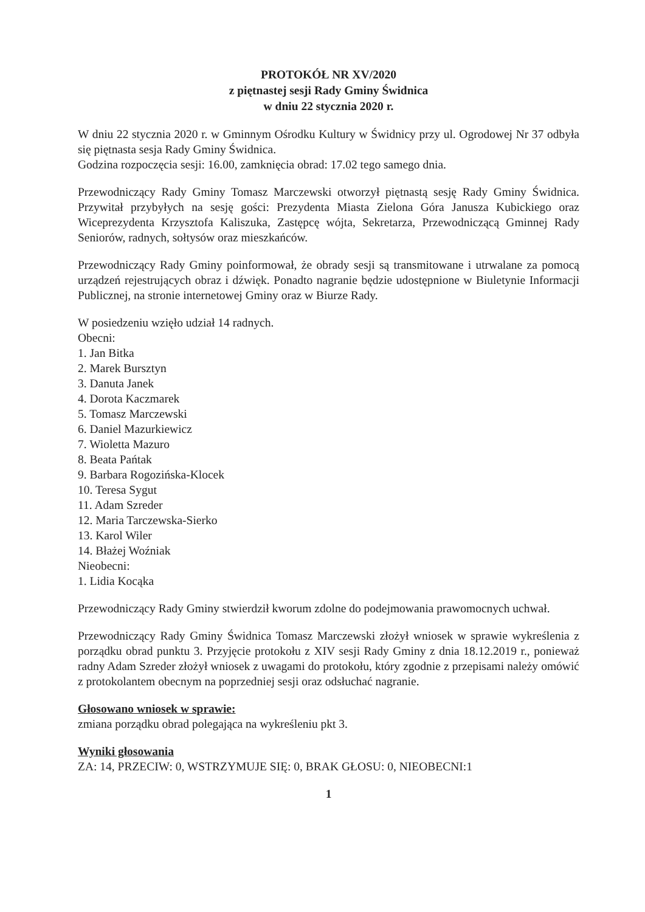PROTOKÓŁ NR XV/2020
z piętnastej sesji Rady Gminy Świdnica
w dniu 22 stycznia 2020 r.
W dniu 22 stycznia 2020 r. w Gminnym Ośrodku Kultury w Świdnicy przy ul. Ogrodowej Nr 37 odbyła się piętnasta sesja Rady Gminy Świdnica.
Godzina rozpoczęcia sesji: 16.00, zamknięcia obrad: 17.02 tego samego dnia.
Przewodniczący Rady Gminy Tomasz Marczewski otworzył piętnastą sesję Rady Gminy Świdnica. Przywitał przybyłych na sesję gości: Prezydenta Miasta Zielona Góra Janusza Kubickiego oraz Wiceprezydenta Krzysztofa Kaliszuka, Zastępcę wójta, Sekretarza, Przewodniczącą Gminnej Rady Seniorów, radnych, sołtysów oraz mieszkańców.
Przewodniczący Rady Gminy poinformował, że obrady sesji są transmitowane i utrwalane za pomocą urządzeń rejestrujących obraz i dźwięk. Ponadto nagranie będzie udostępnione w Biuletynie Informacji Publicznej, na stronie internetowej Gminy oraz w Biurze Rady.
W posiedzeniu wzięło udział 14 radnych.
Obecni:
1. Jan Bitka
2. Marek Bursztyn
3. Danuta Janek
4. Dorota Kaczmarek
5. Tomasz Marczewski
6. Daniel Mazurkiewicz
7. Wioletta Mazuro
8. Beata Pańtak
9. Barbara Rogozińska-Klocek
10. Teresa Sygut
11. Adam Szreder
12. Maria Tarczewska-Sierko
13. Karol Wiler
14. Błażej Woźniak
Nieobecni:
1. Lidia Kocąka
Przewodniczący Rady Gminy stwierdził kworum zdolne do podejmowania prawomocnych uchwał.
Przewodniczący Rady Gminy Świdnica Tomasz Marczewski złożył wniosek w sprawie wykreślenia z porządku obrad punktu 3. Przyjęcie protokołu z XIV sesji Rady Gminy z dnia 18.12.2019 r., ponieważ radny Adam Szreder złożył wniosek z uwagami do protokołu, który zgodnie z przepisami należy omówić z protokolantem obecnym na poprzedniej sesji oraz odsłuchać nagranie.
Głosowano wniosek w sprawie:
zmiana porządku obrad polegająca na wykreśleniu pkt 3.
Wyniki głosowania
ZA: 14, PRZECIW: 0, WSTRZYMUJE SIĘ: 0, BRAK GŁOSU: 0, NIEOBECNI:1
1